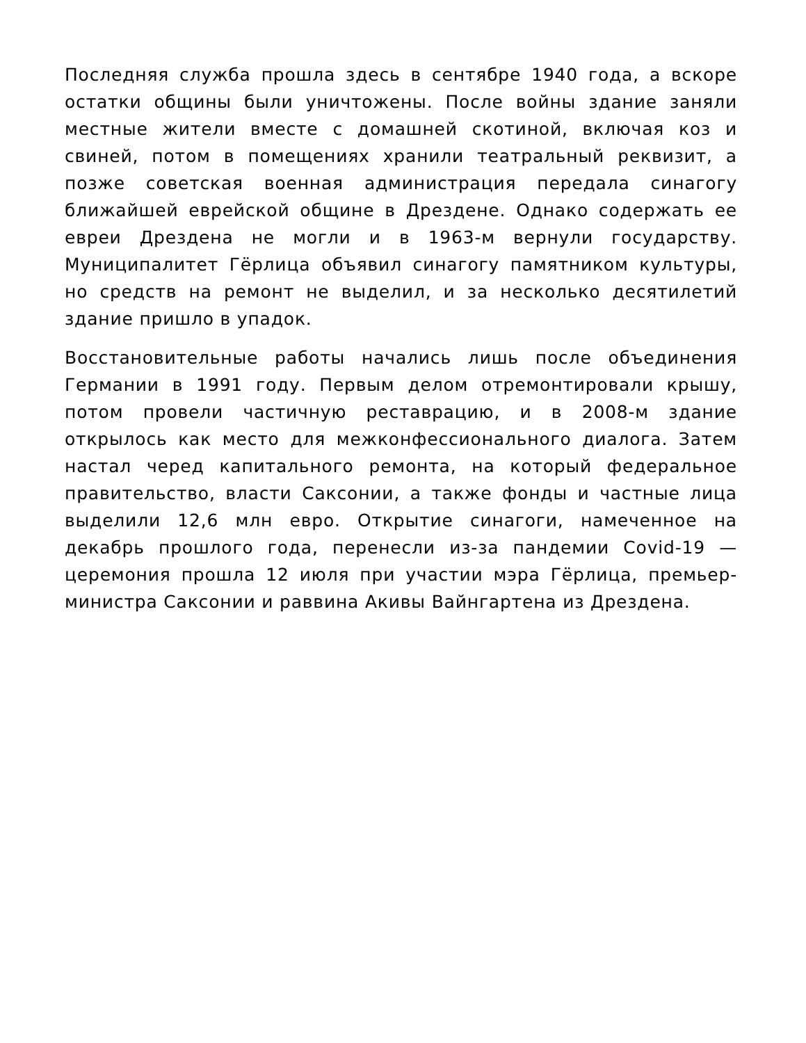Последняя служба прошла здесь в сентябре 1940 года, а вскоре остатки общины были уничтожены. После войны здание заняли местные жители вместе с домашней скотиной, включая коз и свиней, потом в помещениях хранили театральный реквизит, а позже советская военная администрация передала синагогу ближайшей еврейской общине в Дрездене. Однако содержать ее евреи Дрездена не могли и в 1963-м вернули государству. Муниципалитет Гёрлица объявил синагогу памятником культуры, но средств на ремонт не выделил, и за несколько десятилетий здание пришло в упадок.
Восстановительные работы начались лишь после объединения Германии в 1991 году. Первым делом отремонтировали крышу, потом провели частичную реставрацию, и в 2008-м здание открылось как место для межконфессионального диалога. Затем настал черед капитального ремонта, на который федеральное правительство, власти Саксонии, а также фонды и частные лица выделили 12,6 млн евро. Открытие синагоги, намеченное на декабрь прошлого года, перенесли из-за пандемии Covid-19 — церемония прошла 12 июля при участии мэра Гёрлица, премьер-министра Саксонии и раввина Акивы Вайнгартена из Дрездена.